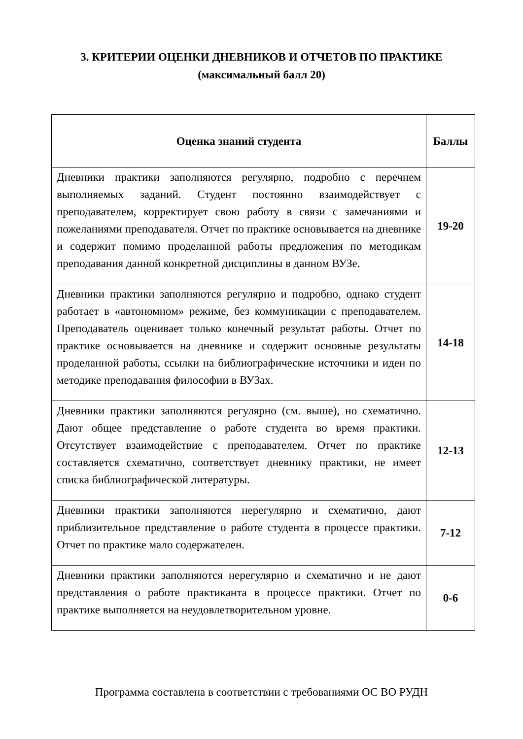3. КРИТЕРИИ ОЦЕНКИ ДНЕВНИКОВ И ОТЧЕТОВ ПО ПРАКТИКЕ
(максимальный балл 20)
| Оценка знаний студента | Баллы |
| --- | --- |
| Дневники практики заполняются регулярно, подробно с перечнем выполняемых заданий. Студент постоянно взаимодействует с преподавателем, корректирует свою работу в связи с замечаниями и пожеланиями преподавателя. Отчет по практике основывается на дневнике и содержит помимо проделанной работы предложения по методикам преподавания данной конкретной дисциплины в данном ВУЗе. | 19-20 |
| Дневники практики заполняются регулярно и подробно, однако студент работает в «автономном» режиме, без коммуникации с преподавателем. Преподаватель оценивает только конечный результат работы. Отчет по практике основывается на дневнике и содержит основные результаты проделанной работы, ссылки на библиографические источники и идеи по методике преподавания философии в ВУЗах. | 14-18 |
| Дневники практики заполняются регулярно (см. выше), но схематично. Дают общее представление о работе студента во время практики. Отсутствует взаимодействие с преподавателем. Отчет по практике составляется схематично, соответствует дневнику практики, не имеет списка библиографической литературы. | 12-13 |
| Дневники практики заполняются нерегулярно и схематично, дают приблизительное представление о работе студента в процессе практики. Отчет по практике мало содержателен. | 7-12 |
| Дневники практики заполняются нерегулярно и схематично и не дают представления о работе практиканта в процессе практики. Отчет по практике выполняется на неудовлетворительном уровне. | 0-6 |
Программа составлена в соответствии с требованиями ОС ВО РУДН